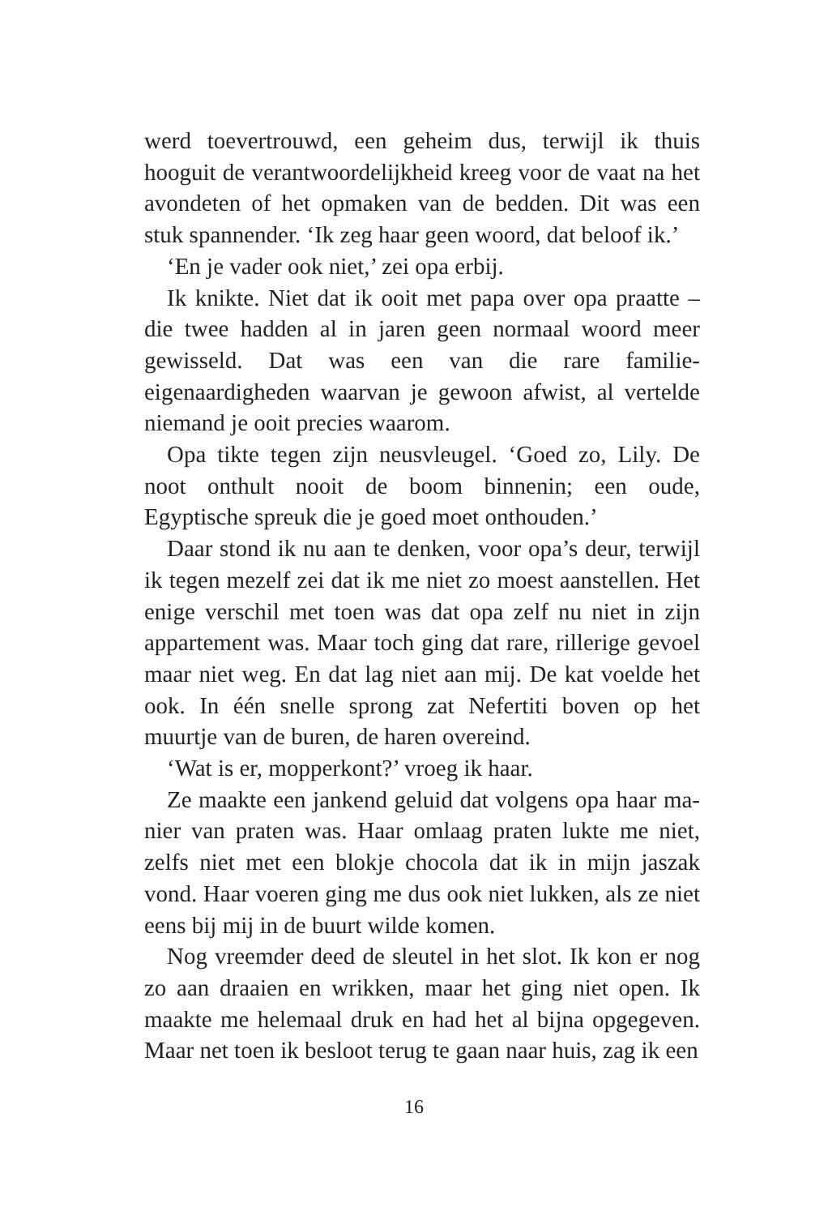werd toevertrouwd, een geheim dus, terwijl ik thuis hooguit de verantwoordelijkheid kreeg voor de vaat na het avond­eten of het opmaken van de bedden. Dit was een stuk span­nender. ‘Ik zeg haar geen woord, dat beloof ik.’
‘En je vader ook niet,’ zei opa erbij.
Ik knikte. Niet dat ik ooit met papa over opa praatte – die twee hadden al in jaren geen normaal woord meer gewis­seld. Dat was een van die rare familie-eigenaardigheden waarvan je gewoon afwist, al vertelde niemand je ooit pre­cies waarom.
Opa tikte tegen zijn neusvleugel. ‘Goed zo, Lily. De noot onthult nooit de boom binnenin; een oude, Egyptische spreuk die je goed moet onthouden.’
Daar stond ik nu aan te denken, voor opa’s deur, terwijl ik tegen mezelf zei dat ik me niet zo moest aanstellen. Het enige verschil met toen was dat opa zelf nu niet in zijn appartement was. Maar toch ging dat rare, rillerige gevoel maar niet weg. En dat lag niet aan mij. De kat voelde het ook. In één snelle sprong zat Nefertiti boven op het muurtje van de buren, de haren overeind.
‘Wat is er, mopperkont?’ vroeg ik haar.
Ze maakte een jankend geluid dat volgens opa haar ma­nier van praten was. Haar omlaag praten lukte me niet, zelfs niet met een blokje chocola dat ik in mijn jaszak vond. Haar voeren ging me dus ook niet lukken, als ze niet eens bij mij in de buurt wilde komen.
Nog vreemder deed de sleutel in het slot. Ik kon er nog zo aan draaien en wrikken, maar het ging niet open. Ik maakte me helemaal druk en had het al bijna opgegeven. Maar net toen ik besloot terug te gaan naar huis, zag ik een
16